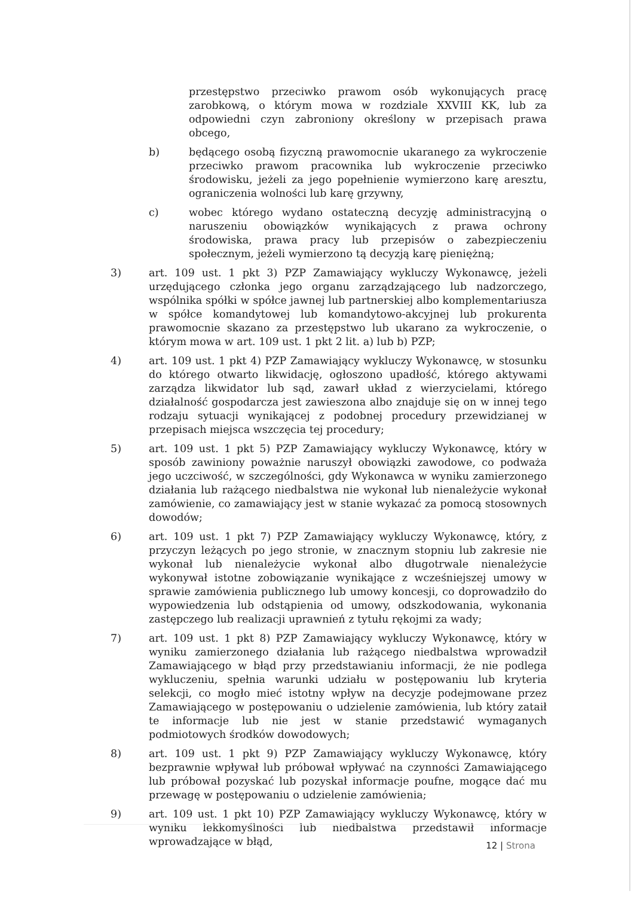przestępstwo przeciwko prawom osób wykonujących pracę zarobkową, o którym mowa w rozdziale XXVIII KK, lub za odpowiedni czyn zabroniony określony w przepisach prawa obcego,
b) będącego osobą fizyczną prawomocnie ukaranego za wykroczenie przeciwko prawom pracownika lub wykroczenie przeciwko środowisku, jeżeli za jego popełnienie wymierzono karę aresztu, ograniczenia wolności lub karę grzywny,
c) wobec którego wydano ostateczną decyzję administracyjną o naruszeniu obowiązków wynikających z prawa ochrony środowiska, prawa pracy lub przepisów o zabezpieczeniu społecznym, jeżeli wymierzono tą decyzją karę pieniężną;
3) art. 109 ust. 1 pkt 3) PZP Zamawiający wykluczy Wykonawcę, jeżeli urzędującego członka jego organu zarządzającego lub nadzorczego, wspólnika spółki w spółce jawnej lub partnerskiej albo komplementariusza w spółce komandytowej lub komandytowo-akcyjnej lub prokurenta prawomocnie skazano za przestępstwo lub ukarano za wykroczenie, o którym mowa w art. 109 ust. 1 pkt 2 lit. a) lub b) PZP;
4) art. 109 ust. 1 pkt 4) PZP Zamawiający wykluczy Wykonawcę, w stosunku do którego otwarto likwidację, ogłoszono upadłość, którego aktywami zarządza likwidator lub sąd, zawarł układ z wierzycielami, którego działalność gospodarcza jest zawieszona albo znajduje się on w innej tego rodzaju sytuacji wynikającej z podobnej procedury przewidzianej w przepisach miejsca wszczęcia tej procedury;
5) art. 109 ust. 1 pkt 5) PZP Zamawiający wykluczy Wykonawcę, który w sposób zawiniony poważnie naruszył obowiązki zawodowe, co podważa jego uczciwość, w szczególności, gdy Wykonawca w wyniku zamierzonego działania lub rażącego niedbalstwa nie wykonał lub nienależycie wykonał zamówienie, co zamawiający jest w stanie wykazać za pomocą stosownych dowodów;
6) art. 109 ust. 1 pkt 7) PZP Zamawiający wykluczy Wykonawcę, który, z przyczyn leżących po jego stronie, w znacznym stopniu lub zakresie nie wykonał lub nienależycie wykonał albo długotrwale nienależycie wykonywał istotne zobowiązanie wynikające z wcześniejszej umowy w sprawie zamówienia publicznego lub umowy koncesji, co doprowadziło do wypowiedzenia lub odstąpienia od umowy, odszkodowania, wykonania zastępczego lub realizacji uprawnień z tytułu rękojmi za wady;
7) art. 109 ust. 1 pkt 8) PZP Zamawiający wykluczy Wykonawcę, który w wyniku zamierzonego działania lub rażącego niedbalstwa wprowadził Zamawiającego w błąd przy przedstawianiu informacji, że nie podlega wykluczeniu, spełnia warunki udziału w postępowaniu lub kryteria selekcji, co mogło mieć istotny wpływ na decyzje podejmowane przez Zamawiającego w postępowaniu o udzielenie zamówienia, lub który zataił te informacje lub nie jest w stanie przedstawić wymaganych podmiotowych środków dowodowych;
8) art. 109 ust. 1 pkt 9) PZP Zamawiający wykluczy Wykonawcę, który bezprawnie wpływał lub próbował wpływać na czynności Zamawiającego lub próbował pozyskać lub pozyskał informacje poufne, mogące dać mu przewagę w postępowaniu o udzielenie zamówienia;
9) art. 109 ust. 1 pkt 10) PZP Zamawiający wykluczy Wykonawcę, który w wyniku lekkomyślności lub niedbalstwa przedstawił informacje wprowadzające w błąd,
12 | Strona